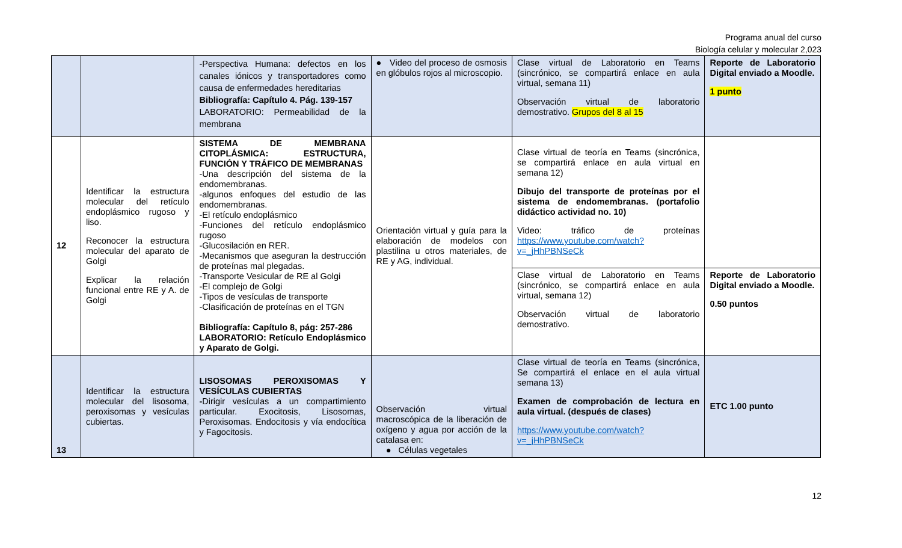Programa anual del curso
Biología celular y molecular 2,023
| | | -Perspectiva Humana: defectos en los canales iónicos y transportadores como causa de enfermedades hereditarias Bibliografía: Capítulo 4. Pág. 139-157 LABORATORIO: Permeabilidad de la membrana | ● Video del proceso de osmosis en glóbulos rojos al microscopio. | Clase virtual de Laboratorio en Teams (sincrónico, se compartirá enlace en aula virtual, semana 11) Observación virtual de laboratorio demostrativo. Grupos del 8 al 15 | Reporte de Laboratorio Digital enviado a Moodle. 1 punto |
| 12 | Identificar la estructura molecular del retículo endoplásmico rugoso y liso. Reconocer la estructura molecular del aparato de Golgi Explicar la relación funcional entre RE y A. de Golgi | SISTEMA DE MEMBRANA CITOPLÁSMICA: ESTRUCTURA, FUNCIÓN Y TRÁFICO DE MEMBRANAS -Una descripción del sistema de la endomembranas. -algunos enfoques del estudio de las endomembranas. -El retículo endoplásmico -Funciones del retículo endoplásmico rugoso -Glucosilación en RER. -Mecanismos que aseguran la destrucción de proteínas mal plegadas. -Transporte Vesicular de RE al Golgi -El complejo de Golgi -Tipos de vesículas de transporte -Clasificación de proteínas en el TGN Bibliografía: Capítulo 8, pág: 257-286 LABORATORIO: Retículo Endoplásmico y Aparato de Golgi. | Orientación virtual y guía para la elaboración de modelos con plastilina u otros materiales, de RE y AG, individual. | Clase virtual de teoría en Teams (sincrónica, se compartirá enlace en aula virtual en semana 12) Dibujo del transporte de proteínas por el sistema de endomembranas. (portafolio didáctico actividad no. 10) Video: tráfico de proteínas https://www.youtube.com/watch?v=_jHhPBNSeCk | |
| | | | | Clase virtual de Laboratorio en Teams (sincrónico, se compartirá enlace en aula virtual, semana 12) Observación virtual de laboratorio demostrativo. | Reporte de Laboratorio Digital enviado a Moodle. 0.50 puntos |
| 13 | Identificar la estructura molecular del lisosoma, peroxisomas y vesículas cubiertas. | LISOSOMAS PEROXISOMAS Y VESÍCULAS CUBIERTAS - Dirigir vesículas a un compartimiento particular. Exocitosis, Lisosomas, Peroxisomas. Endocitosis y vía endocítica y Fagocitosis. | Observación virtual macroscópica de la liberación de oxígeno y agua por acción de la catalasa en: ● Células vegetales | Clase virtual de teoría en Teams (sincrónica, Se compartirá el enlace en el aula virtual semana 13) Examen de comprobación de lectura en aula virtual. (después de clases) https://www.youtube.com/watch?v=_jHhPBNSeCk | ETC 1.00 punto |
12